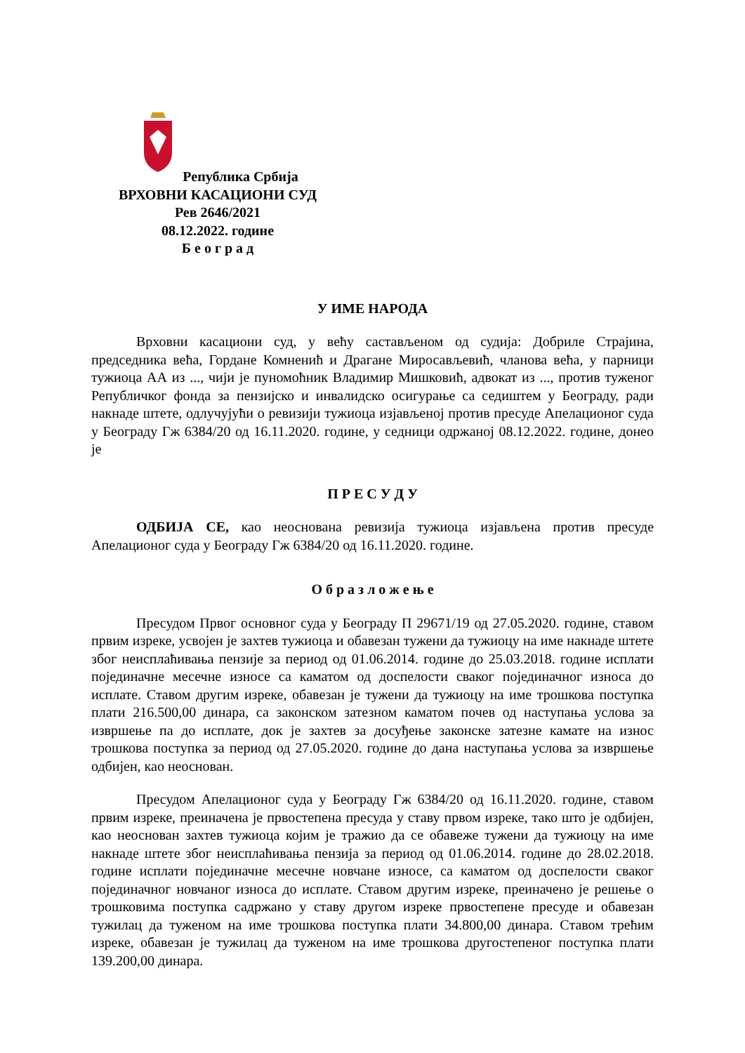Република Србија
ВРХОВНИ КАСАЦИОНИ СУД
Рев 2646/2021
08.12.2022. године
Б е о г р а д
У ИМЕ НАРОДА
Врховни касациони суд, у већу састављеном од судија: Добриле Страјина, председника већа, Гордане Комненић и Драгане Миросављевић, чланова већа, у парници тужиоца АА из ..., чији је пуномоћник Владимир Мишковић, адвокат из ..., против туженог Републичког фонда за пензијско и инвалидско осигурање са седиштем у Београду, ради накнаде штете, одлучујући о ревизији тужиоца изјављеној против пресуде Апелационог суда у Београду Гж 6384/20 од 16.11.2020. године, у седници одржаној 08.12.2022. године, донео је
П Р Е С У Д У
ОДБИЈА СЕ, као неоснована ревизија тужиоца изјављена против пресуде Апелационог суда у Београду Гж 6384/20 од 16.11.2020. године.
О б р а з л о ж е њ е
Пресудом Првог основног суда у Београду П 29671/19 од 27.05.2020. године, ставом првим изреке, усвојен је захтев тужиоца и обавезан тужени да тужиоцу на име накнаде штете због неисплаћивања пензије за период од 01.06.2014. године до 25.03.2018. године исплати појединачне месечне износе са каматом од доспелости сваког појединачног износа до исплате. Ставом другим изреке, обавезан је тужени да тужиоцу на име трошкова поступка плати 216.500,00 динара, са законском затезном каматом почев од наступања услова за извршење па до исплате, док је захтев за досуђење законске затезне камате на износ трошкова поступка за период од 27.05.2020. године до дана наступања услова за извршење одбијен, као неоснован.
Пресудом Апелационог суда у Београду Гж 6384/20 од 16.11.2020. године, ставом првим изреке, преиначена је првостепена пресуда у ставу првом изреке, тако што је одбијен, као неоснован захтев тужиоца којим је тражио да се обавеже тужени да тужиоцу на име накнаде штете због неисплаћивања пензија за период од 01.06.2014. године до 28.02.2018. године исплати појединачне месечне новчане износе, са каматом од доспелости сваког појединачног новчаног износа до исплате. Ставом другим изреке, преиначено је решење о трошковима поступка садржано у ставу другом изреке првостепене пресуде и обавезан тужилац да туженом на име трошкова поступка плати 34.800,00 динара. Ставом трећим изреке, обавезан је тужилац да туженом на име трошкова другостепеног поступка плати 139.200,00 динара.